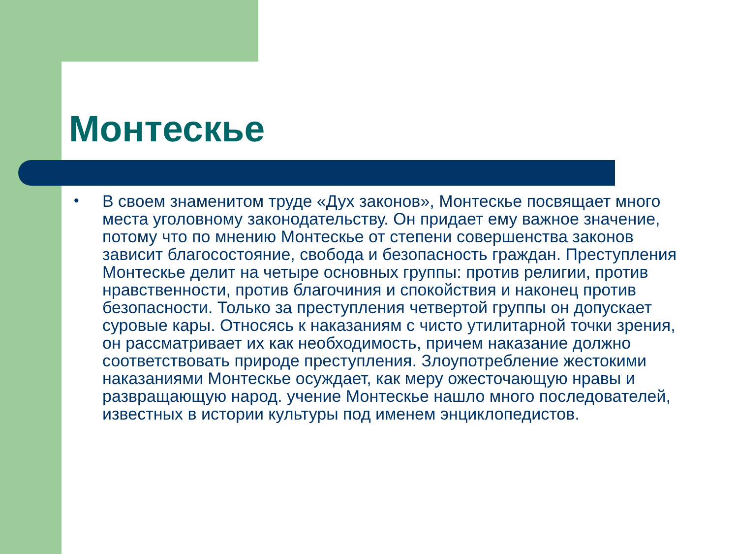Монтескье
•
В своем знаменитом труде «Дух законов», Монтескье посвящает много места уголовному законодательству. Он придает ему важное значение, потому что по мнению Монтескье от степени совершенства законов зависит благосостояние, свобода и безопасность граждан. Преступления Монтескье делит на четыре основных группы: против религии, против нравственности, против благочиния и спокойствия и наконец против безопасности. Только за преступления четвертой группы он допускает суровые кары. Относясь к наказаниям с чисто утилитарной точки зрения, он рассматривает их как необходимость, причем наказание должно соответствовать природе преступления. Злоупотребление жестокими наказаниями Монтескье осуждает, как меру ожесточающую нравы и развращающую народ. учение Монтескье нашло много последователей, известных в истории культуры под именем энциклопедистов.